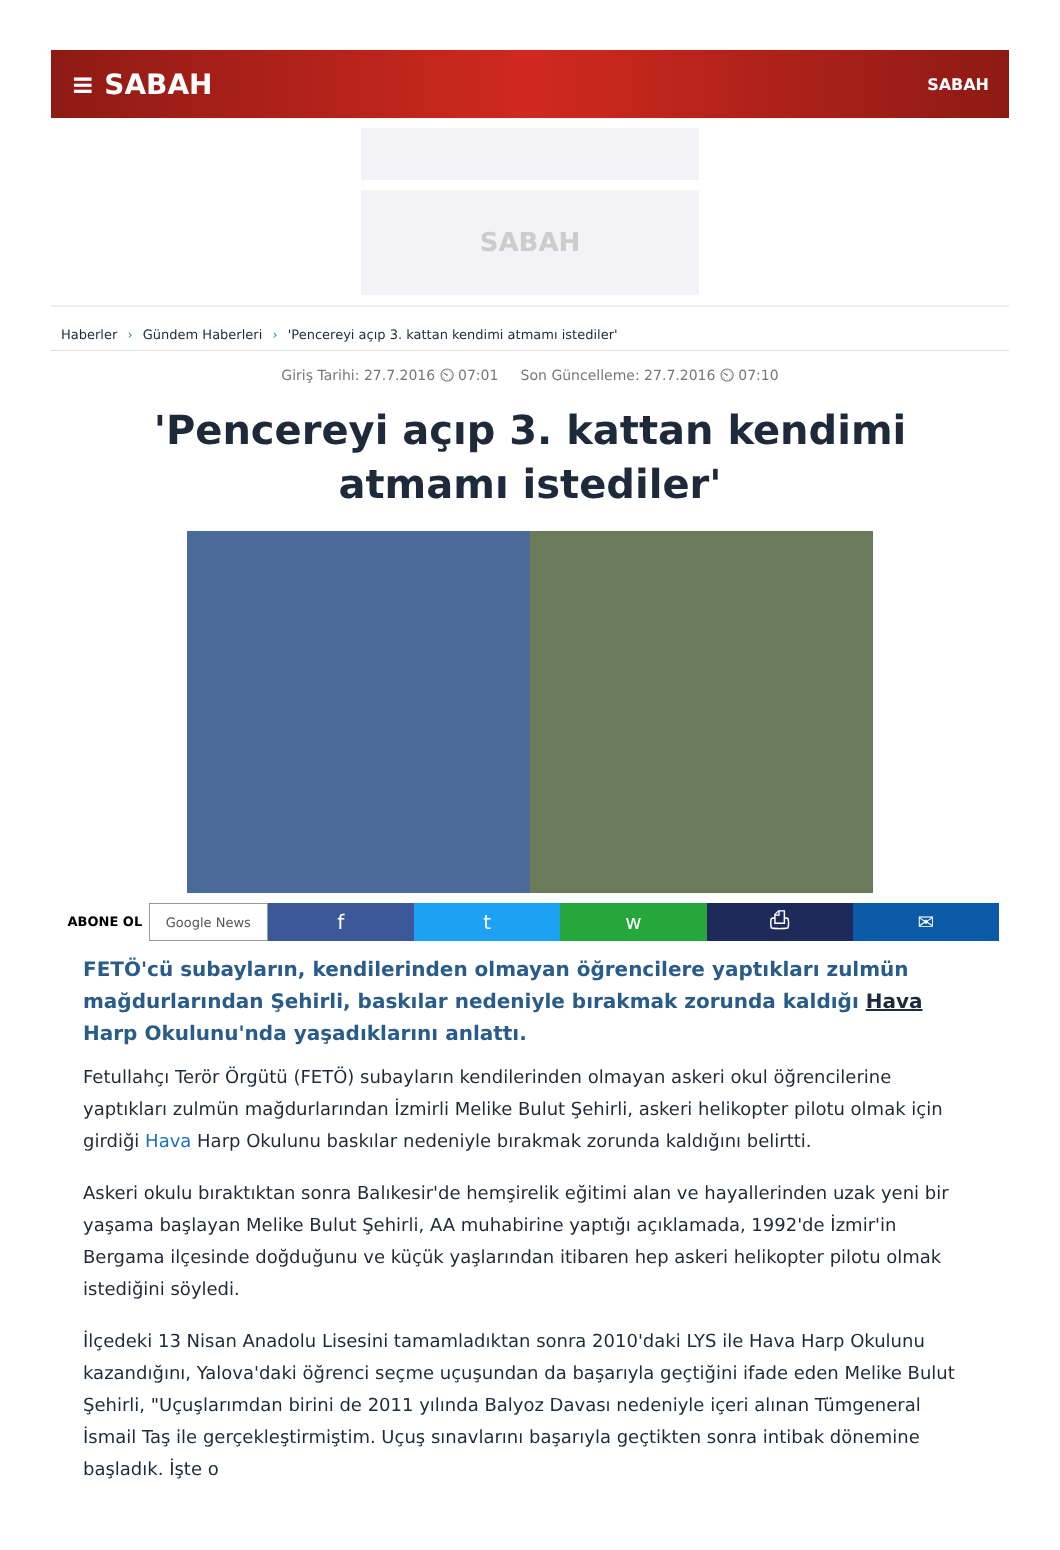≡ SABAH SABAH
SABAH
Haberler › Gündem Haberleri › 'Pencereyi açıp 3. kattan kendimi atmamı istediler'
Giriş Tarihi: 27.7.2016 ⏲ 07:01 Son Güncelleme: 27.7.2016 ⏲ 07:10
'Pencereyi açıp 3. kattan kendimi atmamı istediler'
ABONE OL Google News
f t w ⎙ ✉
FETÖ'cü subayların, kendilerinden olmayan öğrencilere yaptıkları zulmün mağdurlarından Şehirli, baskılar nedeniyle bırakmak zorunda kaldığı Hava Harp Okulunu'nda yaşadıklarını anlattı.
Fetullahçı Terör Örgütü (FETÖ) subayların kendilerinden olmayan askeri okul öğrencilerine yaptıkları zulmün mağdurlarından İzmirli Melike Bulut Şehirli, askeri helikopter pilotu olmak için girdiği Hava Harp Okulunu baskılar nedeniyle bırakmak zorunda kaldığını belirtti.
Askeri okulu bıraktıktan sonra Balıkesir'de hemşirelik eğitimi alan ve hayallerinden uzak yeni bir yaşama başlayan Melike Bulut Şehirli, AA muhabirine yaptığı açıklamada, 1992'de İzmir'in Bergama ilçesinde doğduğunu ve küçük yaşlarından itibaren hep askeri helikopter pilotu olmak istediğini söyledi.
İlçedeki 13 Nisan Anadolu Lisesini tamamladıktan sonra 2010'daki LYS ile Hava Harp Okulunu kazandığını, Yalova'daki öğrenci seçme uçuşundan da başarıyla geçtiğini ifade eden Melike Bulut Şehirli, "Uçuşlarımdan birini de 2011 yılında Balyoz Davası nedeniyle içeri alınan Tümgeneral İsmail Taş ile gerçekleştirmiştim. Uçuş sınavlarını başarıyla geçtikten sonra intibak dönemine başladık. İşte o